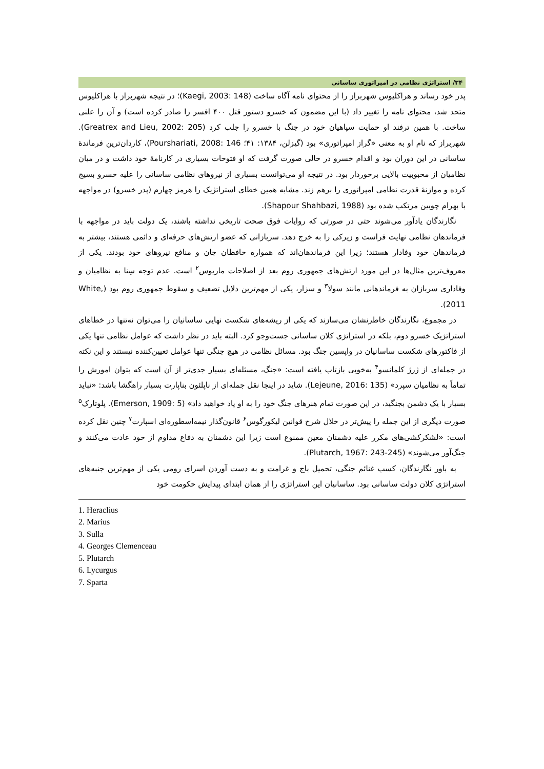۳۴/ استراتژی نظامی در امپراتوری ساسانی
پدر خود رساند و هراکلیوس شهربراز را از محتوای نامه آگاه ساخت (Kaegi, 2003: 148)؛ در نتیجه شهربراز با هراکلیوس متحد شد، محتوای نامه را تغییر داد (با این مضمون که خسرو دستور قتل ۴۰۰ افسر را صادر کرده است) و آن را علنی ساخت. با همین ترفند او حمایت سپاهیان خود در جنگ با خسرو را جلب کرد (Greatrex and Lieu, 2002: 205). شهربراز که نام او به معنی «گراز امپراتوری» بود (گیزلن، ۱۳۸۴: ۴۱؛ Pourshariati, 2008: 146)، کاردان‌ترین فرماندهٔ ساسانی در این دوران بود و اقدام خسرو در حالی صورت گرفت که او فتوحات بسیاری در کارنامهٔ خود داشت و در میان نظامیان از محبوبیت بالایی برخوردار بود. در نتیجه او می‌توانست بسیاری از نیروهای نظامی ساسانی را علیه خسرو بسیج کرده و موازنهٔ قدرت نظامی امپراتوری را برهم زند. مشابه همین خطای استراتژیک را هرمز چهارم (پدر خسرو) در مواجهه با بهرام چوبین مرتکب شده بود (Shapour Shahbazi, 1988).
نگارندگان یادآور می‌شوند حتی در صورتی که روایات فوق صحت تاریخی نداشته باشند، یک دولت باید در مواجهه با فرماندهان نظامی نهایت فراست و زیرکی را به خرج دهد. سربازانی که عضو ارتش‌های حرفه‌ای و دائمی هستند، بیشتر به فرماندهان خود وفادار هستند؛ زیرا این فرماندهان‌اند که همواره حافظان جان و منافع نیروهای خود بودند. یکی از معروف‌ترین مثال‌ها در این مورد ارتش‌های جمهوری روم بعد از اصلاحات ماریوس<sup>۲</sup> است. عدم توجه سِنا به نظامیان و وفاداری سربازان به فرماندهانی مانند سولا<sup>۳</sup> و سزار، یکی از مهم‌ترین دلایل تضعیف و سقوط جمهوری روم بود (White, 2011).
در مجموع، نگارندگان خاطرنشان می‌سازند که یکی از ریشه‌های شکست نهایی ساسانیان را می‌توان نه‌تنها در خطاهای استراتژیک خسرو دوم، بلکه در استراتژی کلان ساسانی جست‌وجو کرد. البته باید در نظر داشت که عوامل نظامی تنها یکی از فاکتورهای شکست ساسانیان در واپسین جنگ بود. مسائل نظامی در هیچ جنگی تنها عوامل تعیین‌کننده نیستند و این نکته در جمله‌ای از ژرژ کلمانسو<sup>۴</sup> به‌خوبی بازتاب یافته است: «جنگ، مسئله‌ای بسیار جدی‌تر از آن است که بتوان امورش را تماماً به نظامیان سپرد» (Lejeune, 2016: 135). شاید در اینجا نقل جمله‌ای از ناپلئون بناپارت بسیار راهگشا باشد: «نباید بسیار با یک دشمن بجنگید، در این صورت تمام هنرهای جنگ خود را به او یاد خواهید داد» (Emerson, 1909: 5). پلوتارک<sup>۵</sup> صورت دیگری از این جمله را پیش‌تر در خلال شرح قوانین لیکورگوس<sup>۶</sup> قانون‌گذار نیمه‌اسطوره‌ای اسپارت<sup>۷</sup> چنین نقل کرده است: «لشکرکشی‌های مکرر علیه دشمنان معین ممنوع است زیرا این دشمنان به دفاع مداوم از خود عادت می‌کنند و جنگ‌آور می‌شوند» (Plutarch, 1967: 243-245).
به باور نگارندگان، کسب غنائم جنگی، تحمیل باج و غرامت و به دست آوردن اسرای رومی یکی از مهم‌ترین جنبه‌های استراتژی کلان دولت ساسانی بود. ساسانیان این استراتژی را از همان ابتدای پیدایش حکومت خود
1. Heraclius
2. Marius
3. Sulla
4. Georges Clemenceau
5. Plutarch
6. Lycurgus
7. Sparta